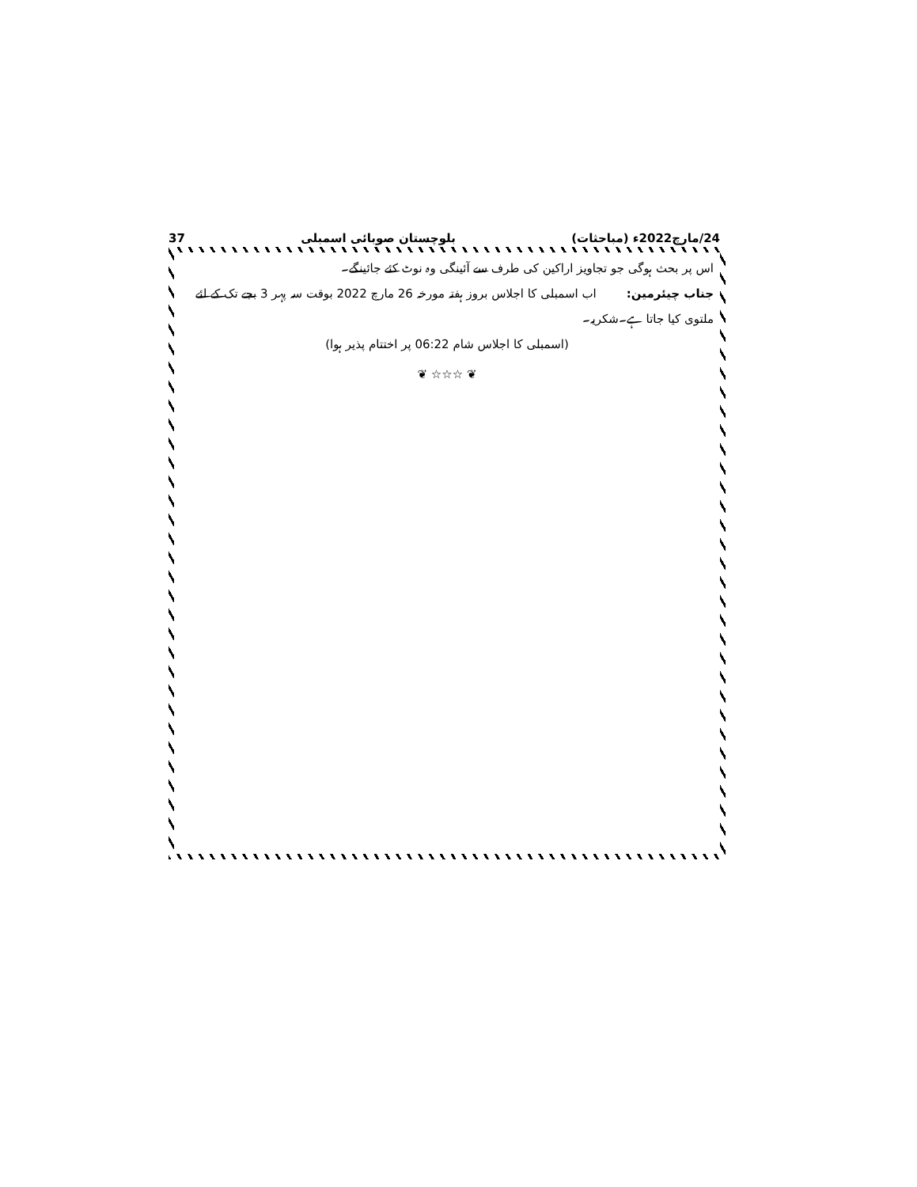24/مارچ2022ء (مباحثات) بلوچستان صوبائی اسمبلی 37
اس پر بحث ہوگی جو تجاویز اراکین کی طرف سے آئینگی وہ نوٹ کئے جائینگے۔
جناب چیئرمین: اب اسمبلی کا اجلاس بروز ہفتہ مورخہ 26 مارچ 2022 بوقت سہ پہر 3 بجے تک کے لئے ملتوی کیا جاتا ہے۔شکریہ۔
(اسمبلی کا اجلاس شام 06:22 پر اختتام پذیر ہوا)
❦ ☆☆☆ ❦